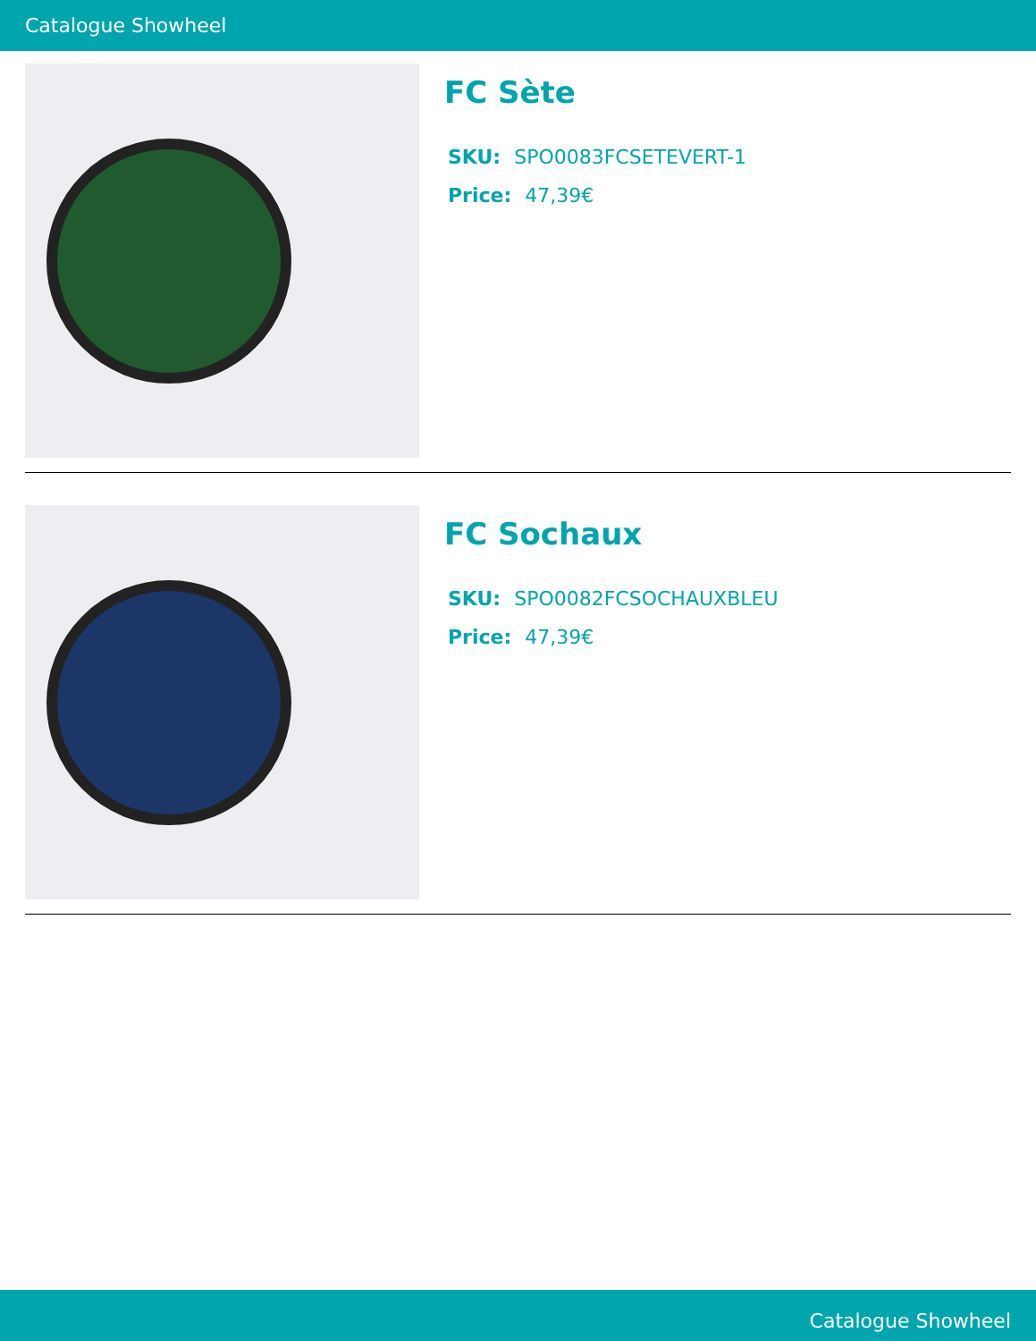Catalogue Showheel
FC Sète
SKU: SPO0083FCSETEVERT-1
Price: 47,39€
FC Sochaux
SKU: SPO0082FCSOCHAUXBLEU
Price: 47,39€
Catalogue Showheel